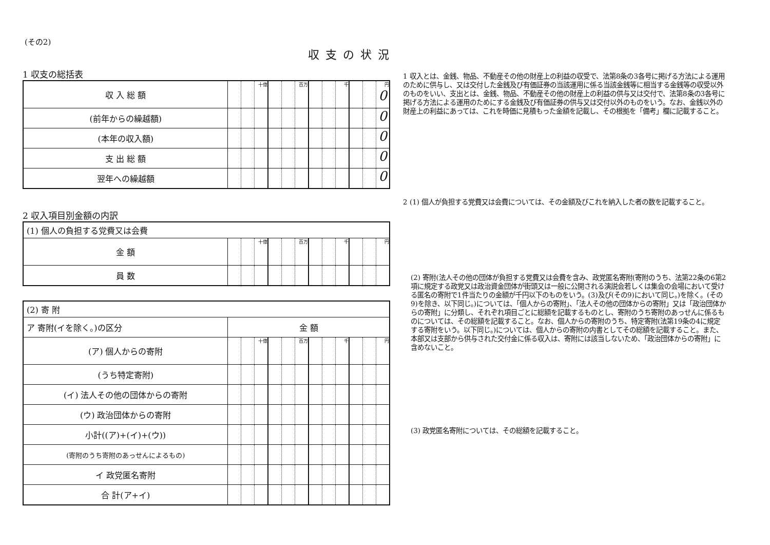収支の状況
(その2)
1 収支の総括表
| 収 入 総 額 | | | 十億 | | | 百万 | | | 千 | | | 円 0 |
| (前年からの繰越額) | | | | | | | | | | | | 0 |
| (本年の収入額) | | | | | | | | | | | | 0 |
| 支 出 総 額 | | | | | | | | | | | | 0 |
| 翌年への繰越額 | | | | | | | | | | | | 0 |
2 収入項目別金額の内訳
| (1) 個人の負担する党費又は会費 | | | | | | | | | | | | |
| 金 額 | | | 十億 | | | 百万 | | | 千 | | | 円 |
| 員 数 | | | | | | | | | | | | |
| (2) 寄 附 | | | | | | | | | | | | |
| ア 寄附(イを除く。)の区分 | 金 額 | | | | | | | | | | | |
| (ア) 個人からの寄附 | | | 十億 | | | 百万 | | | 千 | | | 円 |
| (うち特定寄附) | | | | | | | | | | | | |
| (イ) 法人その他の団体からの寄附 | | | | | | | | | | | | |
| (ウ) 政治団体からの寄附 | | | | | | | | | | | | |
| 小計((ア)+(イ)+(ウ)) | | | | | | | | | | | | |
| (寄附のうち寄附のあっせんによるもの) | | | | | | | | | | | | |
| イ 政党匿名寄附 | | | | | | | | | | | | |
| 合 計(ア+イ) | | | | | | | | | | | | |
1 収入とは、金銭、物品、不動産その他の財産上の利益の収受で、法第8条の3各号に掲げる方法による運用のために供与し、又は交付した金銭及び有価証券の当該運用に係る当該金銭等に相当する金銭等の収受以外のものをいい、支出とは、金銭、物品、不動産その他の財産上の利益の供与又は交付で、法第8条の3各号に掲げる方法による運用のためにする金銭及び有価証券の供与又は交付以外のものをいう。なお、金銭以外の財産上の利益にあっては、これを時価に見積もった金額を記載し、その根拠を「備考」欄に記載すること。
2 (1) 個人が負担する党費又は会費については、その金額及びこれを納入した者の数を記載すること。
(2) 寄附(法人その他の団体が負担する党費又は会費を含み、政党匿名寄附(寄附のうち、法第22条の6第2項に規定する政党又は政治資金団体が街頭又は一般に公開される演説会若しくは集会の会場において受ける匿名の寄附で1件当たりの金額が千円以下のものをいう。(3)及び(その9)において同じ。)を除く。(その9)を除き、以下同じ。)については、「個人からの寄附」、「法人その他の団体からの寄附」又は「政治団体からの寄附」に分類し、それぞれ項目ごとに総額を記載するものとし、寄附のうち寄附のあっせんに係るものについては、その総額を記載すること。なお、個人からの寄附のうち、特定寄附(法第19条の4に規定する寄附をいう。以下同じ。)については、個人からの寄附の内書としてその総額を記載すること。また、本部又は支部から供与された交付金に係る収入は、寄附には該当しないため、「政治団体からの寄附」に含めないこと。
(3) 政党匿名寄附については、その総額を記載すること。